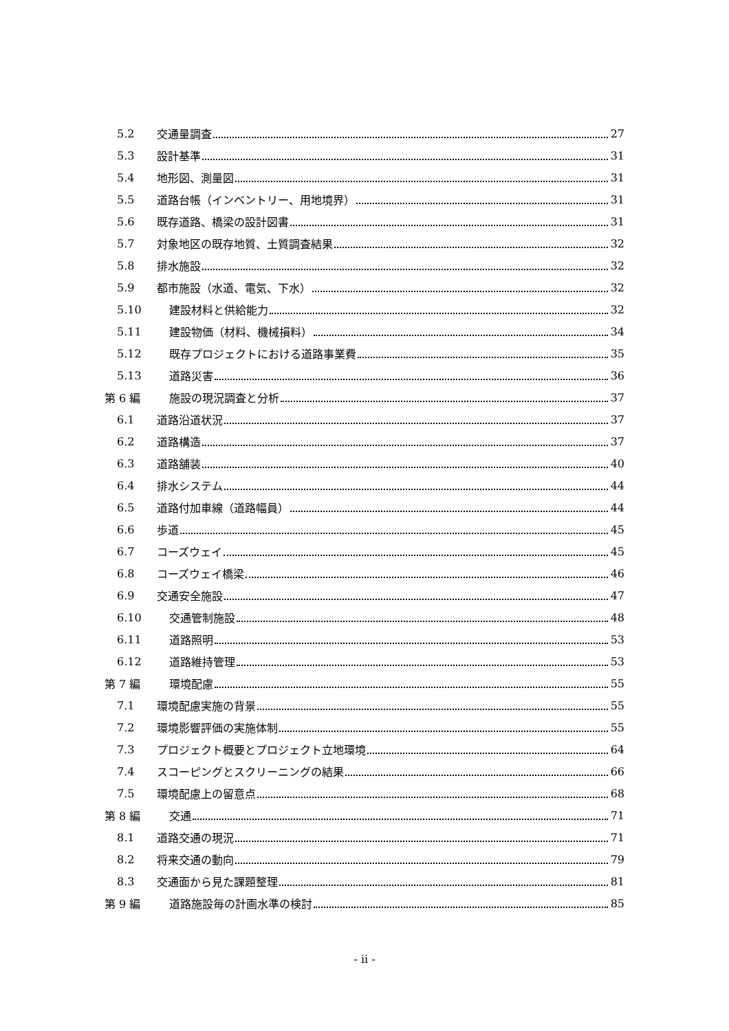5.2 交通量調査 27
5.3 設計基準 31
5.4 地形図、測量図 31
5.5 道路台帳（インベントリー、用地境界） 31
5.6 既存道路、橋梁の設計図書 31
5.7 対象地区の既存地質、土質調査結果 32
5.8 排水施設 32
5.9 都市施設（水道、電気、下水） 32
5.10 建設材料と供給能力 32
5.11 建設物価（材料、機械損料） 34
5.12 既存プロジェクトにおける道路事業費 35
5.13 道路災害 36
第 6 編 施設の現況調査と分析 37
6.1 道路沿道状況 37
6.2 道路構造 37
6.3 道路舗装 40
6.4 排水システム 44
6.5 道路付加車線（道路幅員） 44
6.6 歩道 45
6.7 コーズウェイ 45
6.8 コーズウェイ橋梁 46
6.9 交通安全施設 47
6.10 交通管制施設 48
6.11 道路照明 53
6.12 道路維持管理 53
第 7 編 環境配慮 55
7.1 環境配慮実施の背景 55
7.2 環境影響評価の実施体制 55
7.3 プロジェクト概要とプロジェクト立地環境 64
7.4 スコーピングとスクリーニングの結果 66
7.5 環境配慮上の留意点 68
第 8 編 交通 71
8.1 道路交通の現況 71
8.2 将来交通の動向 79
8.3 交通面から見た課題整理 81
第 9 編 道路施設毎の計画水準の検討 85
- ii -